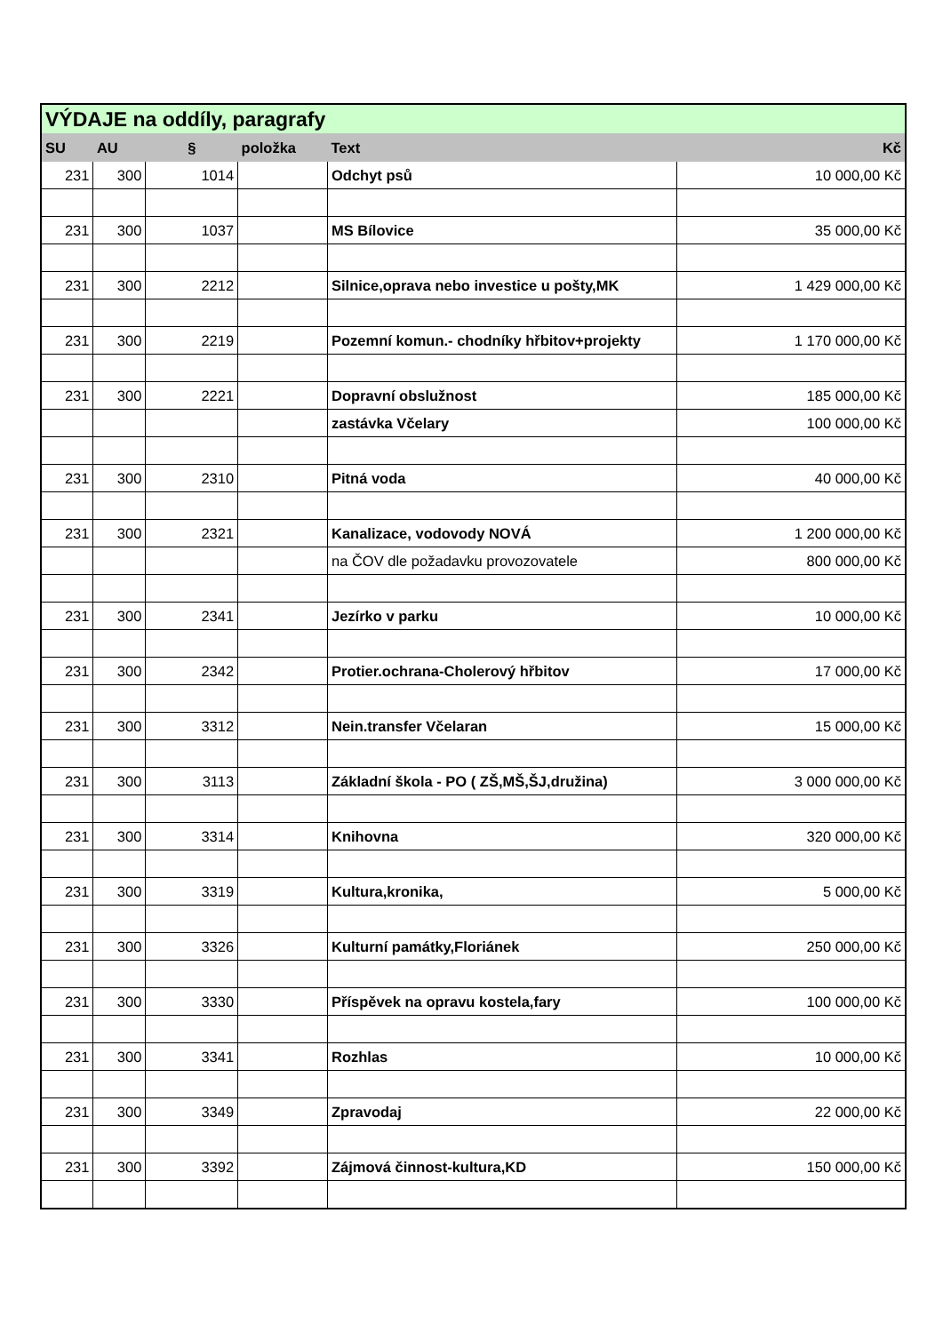| VÝDAJE na oddíly, paragrafy | | | | | |
| --- | --- | --- | --- | --- | --- |
| SU | AU | § | položka | Text | Kč |
| 231 | 300 | 1014 | | Odchyt psů | 10 000,00 Kč |
| 231 | 300 | 1037 | | MS Bílovice | 35 000,00 Kč |
| 231 | 300 | 2212 | | Silnice,oprava nebo investice u pošty,MK | 1 429 000,00 Kč |
| 231 | 300 | 2219 | | Pozemní komun.- chodníky hřbitov+projekty | 1 170 000,00 Kč |
| 231 | 300 | 2221 | | Dopravní obslužnost | 185 000,00 Kč |
| | | | | zastávka Včelary | 100 000,00 Kč |
| 231 | 300 | 2310 | | Pitná voda | 40 000,00 Kč |
| 231 | 300 | 2321 | | Kanalizace, vodovody NOVÁ | 1 200 000,00 Kč |
| | | | | na ČOV dle požadavku provozovatele | 800 000,00 Kč |
| 231 | 300 | 2341 | | Jezírko v parku | 10 000,00 Kč |
| 231 | 300 | 2342 | | Protier.ochrana-Cholerový hřbitov | 17 000,00 Kč |
| 231 | 300 | 3312 | | Nein.transfer Včelaran | 15 000,00 Kč |
| 231 | 300 | 3113 | | Základní škola - PO ( ZŠ,MŠ,ŠJ,družina) | 3 000 000,00 Kč |
| 231 | 300 | 3314 | | Knihovna | 320 000,00 Kč |
| 231 | 300 | 3319 | | Kultura,kronika, | 5 000,00 Kč |
| 231 | 300 | 3326 | | Kulturní památky,Floriánek | 250 000,00 Kč |
| 231 | 300 | 3330 | | Příspěvek na opravu kostela,fary | 100 000,00 Kč |
| 231 | 300 | 3341 | | Rozhlas | 10 000,00 Kč |
| 231 | 300 | 3349 | | Zpravodaj | 22 000,00 Kč |
| 231 | 300 | 3392 | | Zájmová činnost-kultura,KD | 150 000,00 Kč |